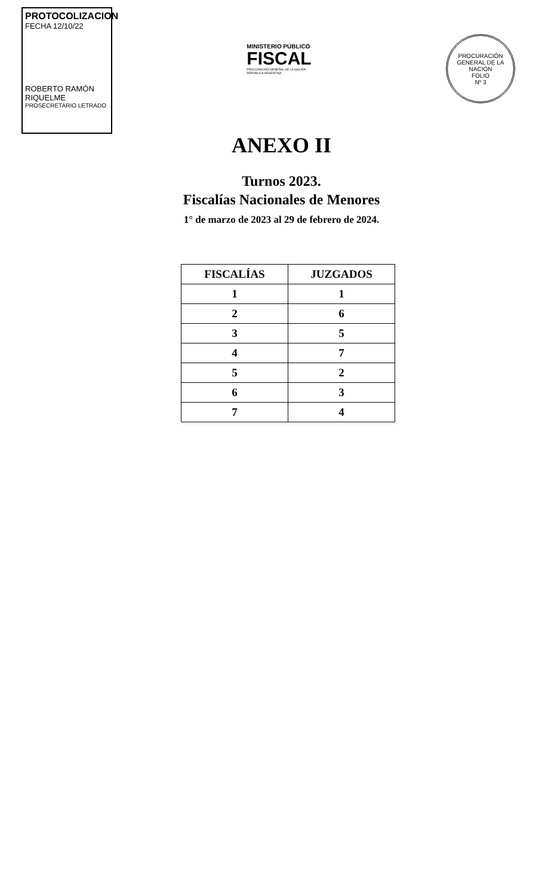PROTOCOLIZACION
FECHA 12/10/22
ROBERTO RAMÓN RIQUELME
PROSECRETARIO LETRADO
MINISTERIO PÚBLICO
FISCAL
PROCURACIÓN GENERAL DE LA NACIÓN
REPÚBLICA ARGENTINA
PROCURACIÓN GENERAL DE LA NACIÓN
FOLIO
Nº 3
ANEXO II
Turnos 2023.
Fiscalías Nacionales de Menores
1° de marzo de 2023 al 29 de febrero de 2024.
| FISCALÍAS | JUZGADOS |
| --- | --- |
| 1 | 1 |
| 2 | 6 |
| 3 | 5 |
| 4 | 7 |
| 5 | 2 |
| 6 | 3 |
| 7 | 4 |